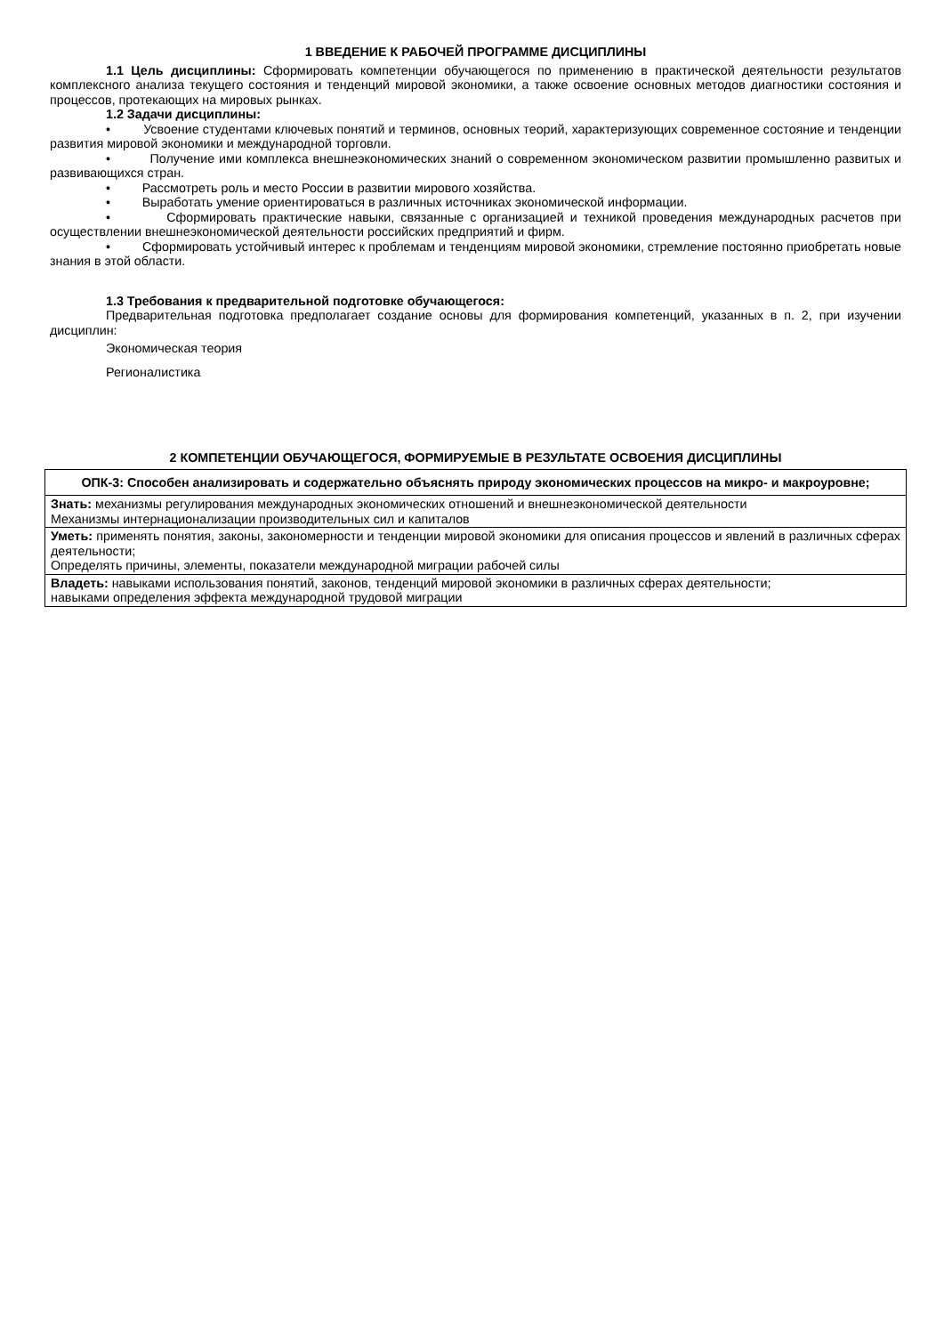1 ВВЕДЕНИЕ К РАБОЧЕЙ ПРОГРАММЕ ДИСЦИПЛИНЫ
1.1 Цель дисциплины: Сформировать компетенции обучающегося по применению в практической деятельности результатов комплексного анализа текущего состояния и тенденций мировой экономики, а также освоение основных методов диагностики состояния и процессов, протекающих на мировых рынках.
1.2 Задачи дисциплины:
• Усвоение студентами ключевых понятий и терминов, основных теорий, характеризующих современное состояние и тенденции развития мировой экономики и международной торговли.
• Получение ими комплекса внешнеэкономических знаний о современном экономическом развитии промышленно развитых и развивающихся стран.
• Рассмотреть роль и место России в развитии мирового хозяйства.
• Выработать умение ориентироваться в различных источниках экономической информации.
• Сформировать практические навыки, связанные с организацией и техникой проведения международных расчетов при осуществлении внешнеэкономической деятельности российских предприятий и фирм.
• Сформировать устойчивый интерес к проблемам и тенденциям мировой экономики, стремление постоянно приобретать новые знания в этой области.
1.3 Требования к предварительной подготовке обучающегося:
Предварительная подготовка предполагает создание основы для формирования компетенций, указанных в п. 2, при изучении дисциплин:
Экономическая теория
Регионалистика
2 КОМПЕТЕНЦИИ ОБУЧАЮЩЕГОСЯ, ФОРМИРУЕМЫЕ В РЕЗУЛЬТАТЕ ОСВОЕНИЯ ДИСЦИПЛИНЫ
| ОПК-3: Способен анализировать и содержательно объяснять природу экономических процессов на микро- и макроуровне; |
| --- |
| Знать: механизмы регулирования международных экономических отношений и внешнеэкономической деятельности Механизмы интернационализации производительных сил и капиталов |
| Уметь: применять понятия, законы, закономерности и тенденции мировой экономики для описания процессов и явлений в различных сферах деятельности; Определять причины, элементы, показатели международной миграции рабочей силы |
| Владеть: навыками использования понятий, законов, тенденций мировой экономики в различных сферах деятельности; навыками определения эффекта международной трудовой миграции |